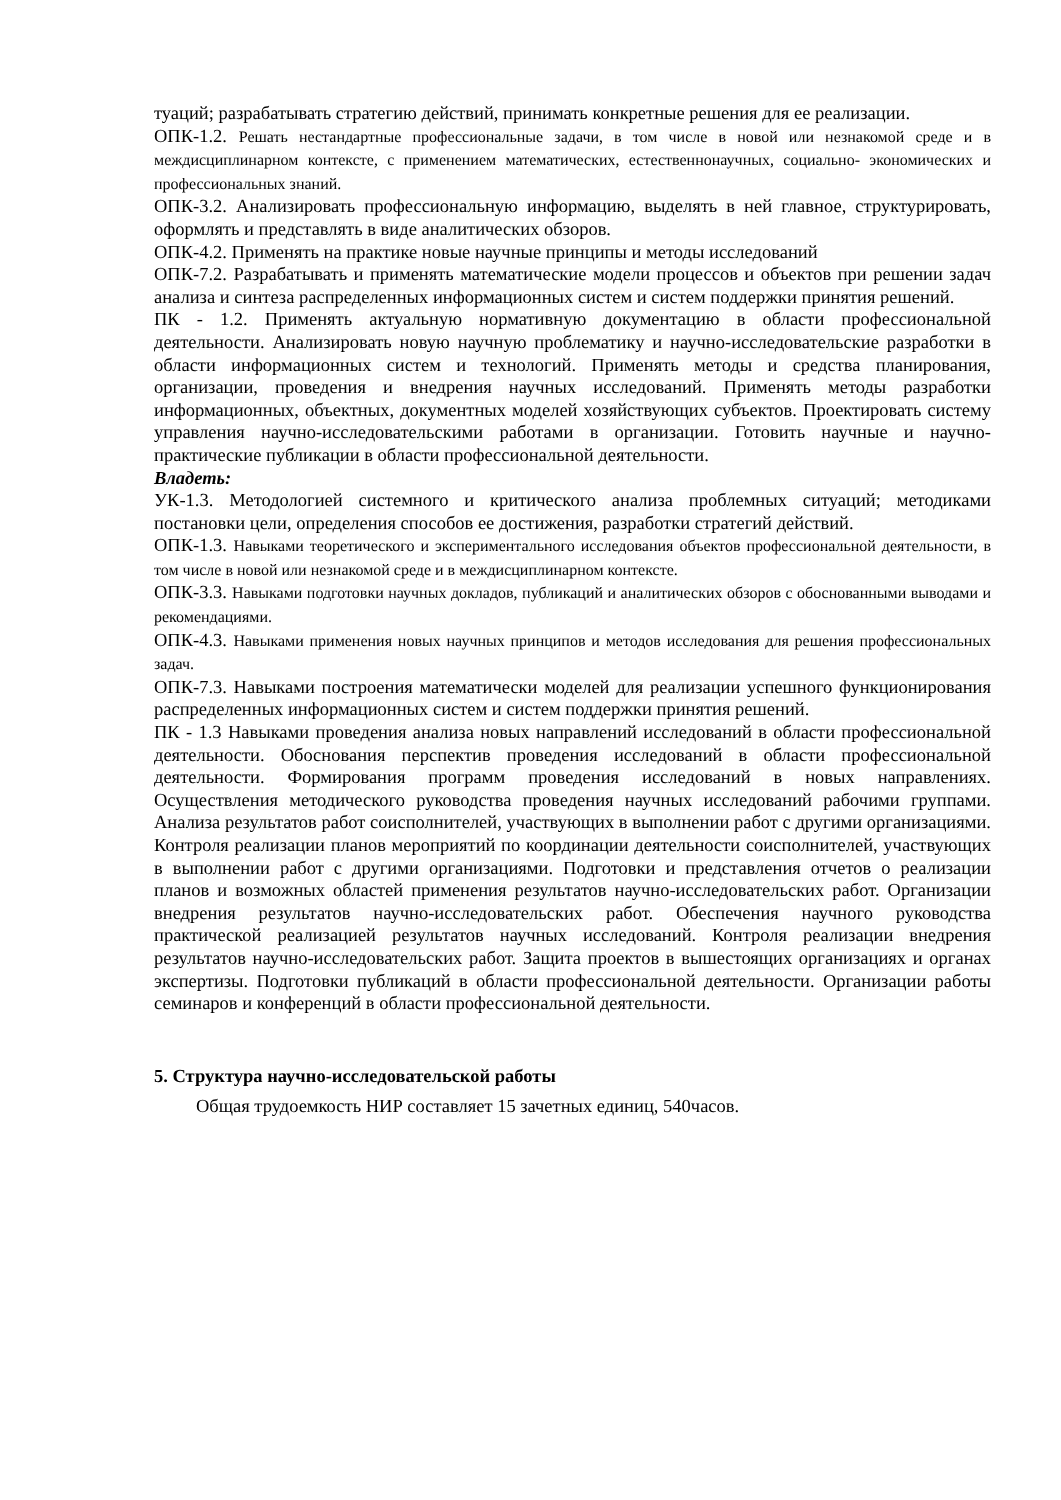туаций; разрабатывать стратегию действий, принимать конкретные решения для ее реализации.
ОПК-1.2. Решать нестандартные профессиональные задачи, в том числе в новой или незнакомой среде и в междисциплинарном контексте, с применением математических, естественнонаучных, социально- экономических и профессиональных знаний.
ОПК-3.2. Анализировать профессиональную информацию, выделять в ней главное, структурировать, оформлять и представлять в виде аналитических обзоров.
ОПК-4.2. Применять на практике новые научные принципы и методы исследований
ОПК-7.2. Разрабатывать и применять математические модели процессов и объектов при решении задач анализа и синтеза распределенных информационных систем и систем поддержки принятия решений.
ПК - 1.2. Применять актуальную нормативную документацию в области профессиональной деятельности. Анализировать новую научную проблематику и научно-исследовательские разработки в области информационных систем и технологий. Применять методы и средства планирования, организации, проведения и внедрения научных исследований. Применять методы разработки информационных, объектных, документных моделей хозяйствующих субъектов. Проектировать систему управления научно-исследовательскими работами в организации. Готовить научные и научно-практические публикации в области профессиональной деятельности.
Владеть:
УК-1.3. Методологией системного и критического анализа проблемных ситуаций; методиками постановки цели, определения способов ее достижения, разработки стратегий действий.
ОПК-1.3. Навыками теоретического и экспериментального исследования объектов профессиональной деятельности, в том числе в новой или незнакомой среде и в междисциплинарном контексте.
ОПК-3.3. Навыками подготовки научных докладов, публикаций и аналитических обзоров с обоснованными выводами и рекомендациями.
ОПК-4.3. Навыками применения новых научных принципов и методов исследования для решения профессиональных задач.
ОПК-7.3. Навыками построения математически моделей для реализации успешного функционирования распределенных информационных систем и систем поддержки принятия решений.
ПК - 1.3 Навыками проведения анализа новых направлений исследований в области профессиональной деятельности. Обоснования перспектив проведения исследований в области профессиональной деятельности. Формирования программ проведения исследований в новых направлениях. Осуществления методического руководства проведения научных исследований рабочими группами. Анализа результатов работ соисполнителей, участвующих в выполнении работ с другими организациями. Контроля реализации планов мероприятий по координации деятельности соисполнителей, участвующих в выполнении работ с другими организациями. Подготовки и представления отчетов о реализации планов и возможных областей применения результатов научно-исследовательских работ. Организации внедрения результатов научно-исследовательских работ. Обеспечения научного руководства практической реализацией результатов научных исследований. Контроля реализации внедрения результатов научно-исследовательских работ. Защита проектов в вышестоящих организациях и органах экспертизы. Подготовки публикаций в области профессиональной деятельности. Организации работы семинаров и конференций в области профессиональной деятельности.
5. Структура научно-исследовательской работы
Общая трудоемкость НИР составляет 15 зачетных единиц, 540часов.